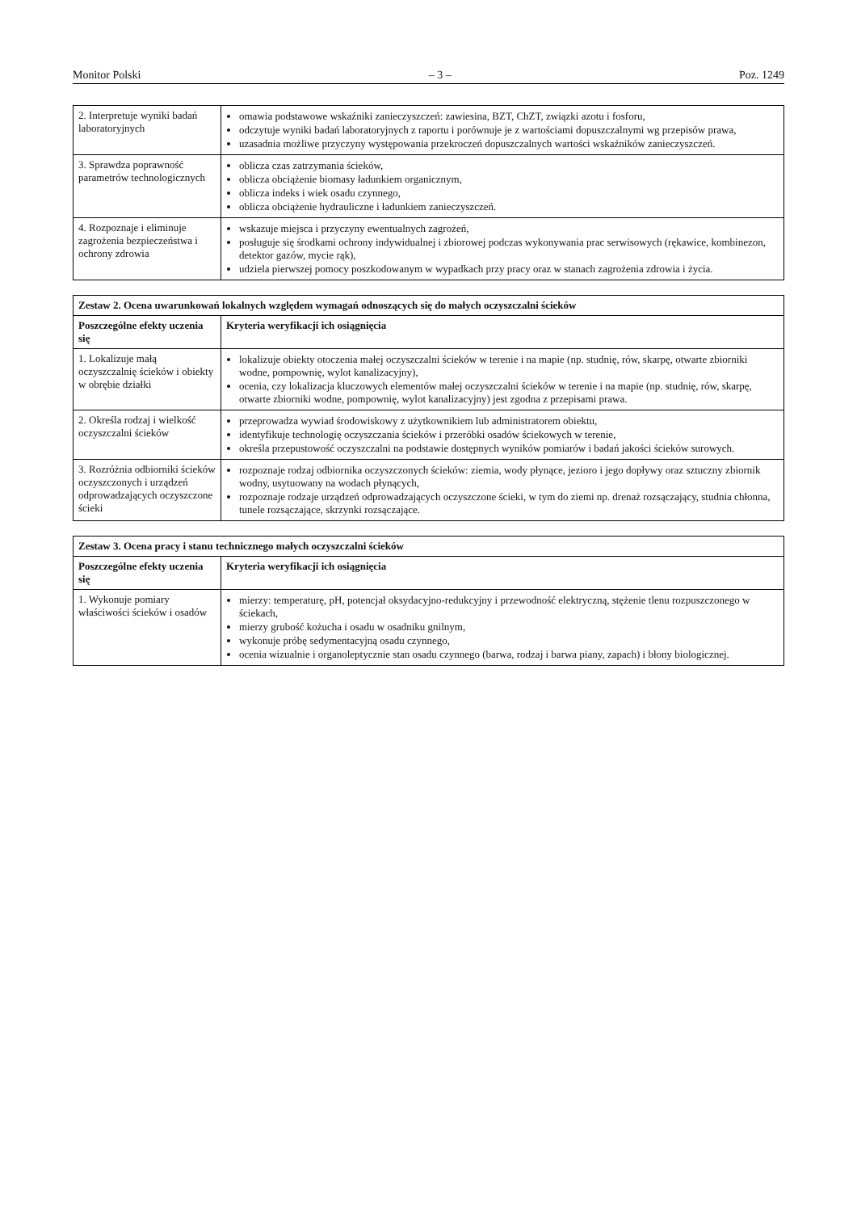Monitor Polski – 3 – Poz. 1249
| 2. Interpretuje wyniki badań laboratoryjnych | omawia podstawowe wskaźniki zanieczyszczeń: zawiesina, BZT, ChZT, związki azotu i fosforu, odczytuje wyniki badań laboratoryjnych z raportu i porównuje je z wartościami dopuszczalnymi wg przepisów prawa, uzasadnia możliwe przyczyny występowania przekroczeń dopuszczalnych wartości wskaźników zanieczyszczeń. |
| 3. Sprawdza poprawność parametrów technologicznych | oblicza czas zatrzymania ścieków, oblicza obciążenie biomasy ładunkiem organicznym, oblicza indeks i wiek osadu czynnego, oblicza obciążenie hydrauliczne i ładunkiem zanieczyszczeń. |
| 4. Rozpoznaje i eliminuje zagrożenia bezpieczeństwa i ochrony zdrowia | wskazuje miejsca i przyczyny ewentualnych zagrożeń, posługuje się środkami ochrony indywidualnej i zbiorowej podczas wykonywania prac serwisowych (rękawice, kombinezon, detektor gazów, mycie rąk), udziela pierwszej pomocy poszkodowanym w wypadkach przy pracy oraz w stanach zagrożenia zdrowia i życia. |
| Zestaw 2. Ocena uwarunkowań lokalnych względem wymagań odnoszących się do małych oczyszczalni ścieków | |
| --- | --- |
| Poszczególne efekty uczenia się | Kryteria weryfikacji ich osiągnięcia |
| 1. Lokalizuje małą oczyszczalnię ścieków i obiekty w obrębie działki | lokalizuje obiekty otoczenia małej oczyszczalni ścieków w terenie i na mapie (np. studnię, rów, skarpę, otwarte zbiorniki wodne, pompownię, wylot kanalizacyjny), ocenia, czy lokalizacja kluczowych elementów małej oczyszczalni ścieków w terenie i na mapie (np. studnię, rów, skarpę, otwarte zbiorniki wodne, pompownię, wylot kanalizacyjny) jest zgodna z przepisami prawa. |
| 2. Określa rodzaj i wielkość oczyszczalni ścieków | przeprowadza wywiad środowiskowy z użytkownikiem lub administratorem obiektu, identyfikuje technologię oczyszczania ścieków i przeróbki osadów ściekowych w terenie, określa przepustowość oczyszczalni na podstawie dostępnych wyników pomiarów i badań jakości ścieków surowych. |
| 3. Rozróżnia odbiorniki ścieków oczyszczonych i urządzeń odprowadzających oczyszczone ścieki | rozpoznaje rodzaj odbiornika oczyszczonych ścieków: ziemia, wody płynące, jezioro i jego dopływy oraz sztuczny zbiornik wodny, usytuowany na wodach płynących, rozpoznaje rodzaje urządzeń odprowadzających oczyszczone ścieki, w tym do ziemi np. drenaż rozsączający, studnia chłonna, tunele rozsączające, skrzynki rozsączające. |
| Zestaw 3. Ocena pracy i stanu technicznego małych oczyszczalni ścieków | |
| --- | --- |
| Poszczególne efekty uczenia się | Kryteria weryfikacji ich osiągnięcia |
| 1. Wykonuje pomiary właściwości ścieków i osadów | mierzy: temperaturę, pH, potencjał oksydacyjno-redukcyjny i przewodność elektryczną, stężenie tlenu rozpuszczonego w ściekach, mierzy grubość kożucha i osadu w osadniku gnilnym, wykonuje próbę sedymentacyjną osadu czynnego, ocenia wizualnie i organoleptycznie stan osadu czynnego (barwa, rodzaj i barwa piany, zapach) i błony biologicznej. |